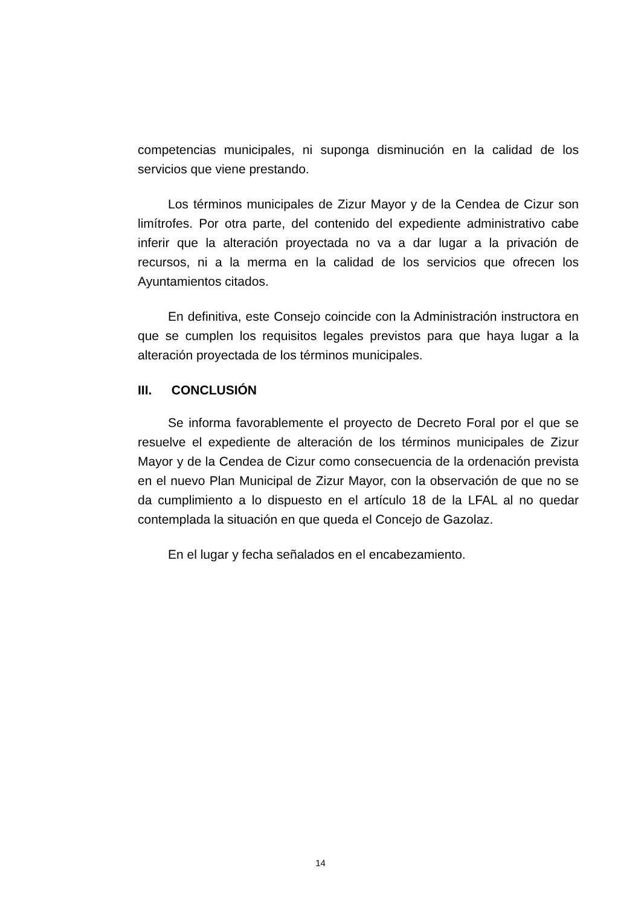competencias municipales, ni suponga disminución en la calidad de los servicios que viene prestando.
Los términos municipales de Zizur Mayor y de la Cendea de Cizur son limítrofes. Por otra parte, del contenido del expediente administrativo cabe inferir que la alteración proyectada no va a dar lugar a la privación de recursos, ni a la merma en la calidad de los servicios que ofrecen los Ayuntamientos citados.
En definitiva, este Consejo coincide con la Administración instructora en que se cumplen los requisitos legales previstos para que haya lugar a la alteración proyectada de los términos municipales.
III. CONCLUSIÓN
Se informa favorablemente el proyecto de Decreto Foral por el que se resuelve el expediente de alteración de los términos municipales de Zizur Mayor y de la Cendea de Cizur como consecuencia de la ordenación prevista en el nuevo Plan Municipal de Zizur Mayor, con la observación de que no se da cumplimiento a lo dispuesto en el artículo 18 de la LFAL al no quedar contemplada la situación en que queda el Concejo de Gazolaz.
En el lugar y fecha señalados en el encabezamiento.
14